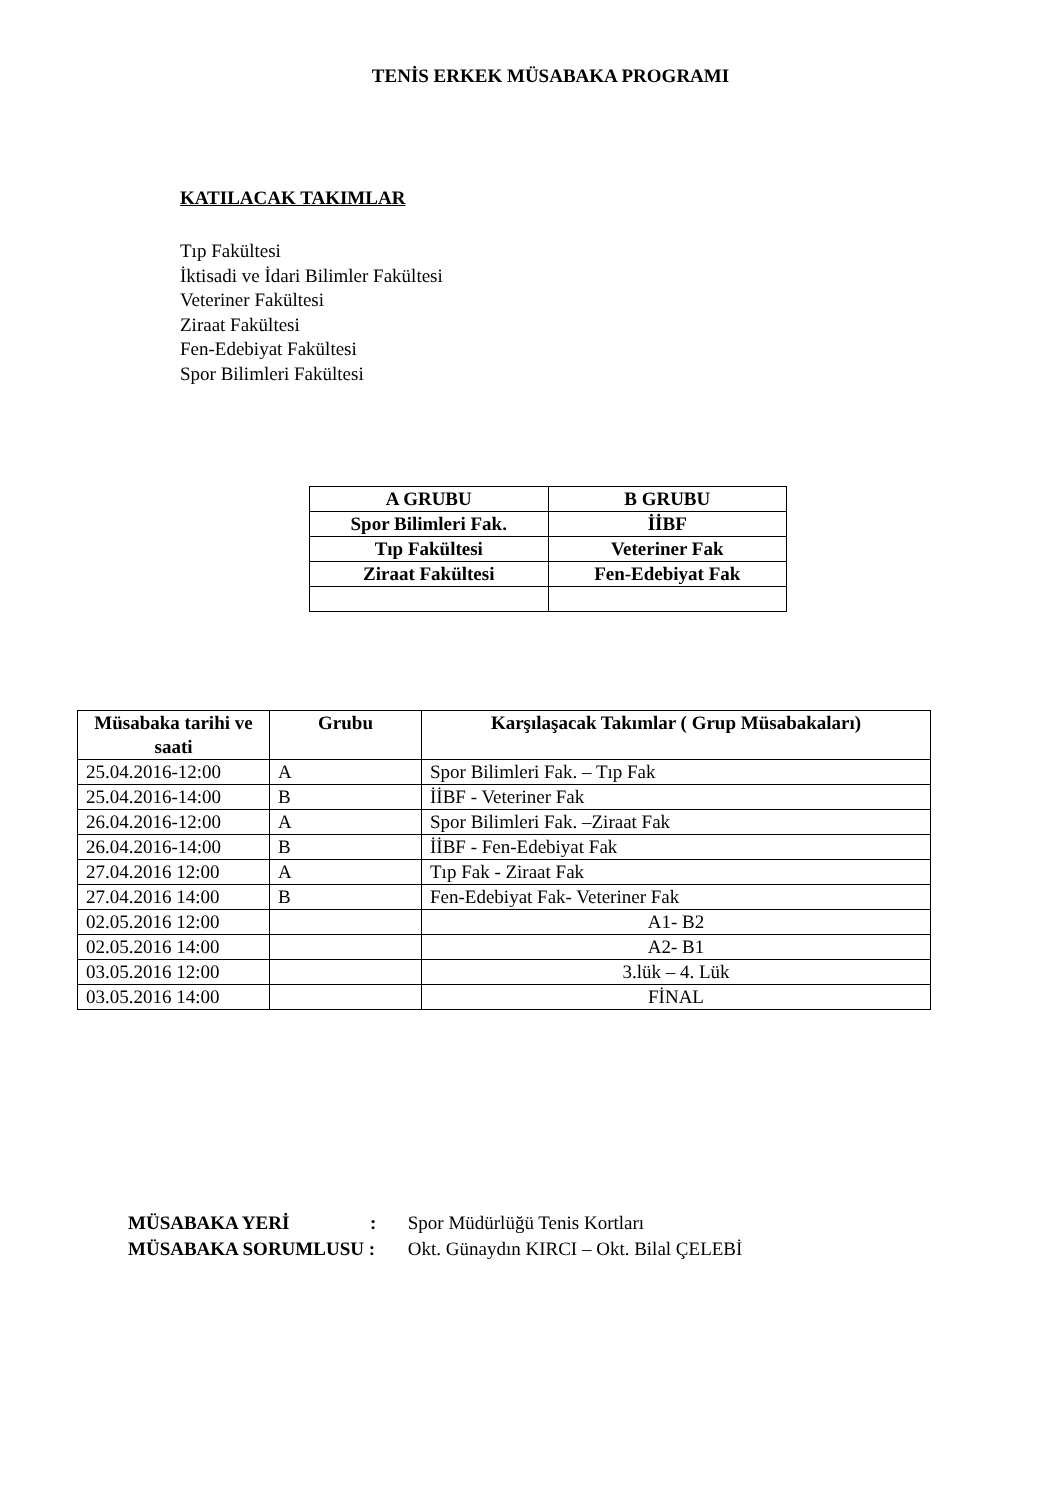TENİS ERKEK MÜSABAKA PROGRAMI
KATILACAK TAKIMLAR
Tıp Fakültesi
İktisadi ve İdari Bilimler Fakültesi
Veteriner Fakültesi
Ziraat Fakültesi
Fen-Edebiyat Fakültesi
Spor Bilimleri Fakültesi
| A GRUBU | B GRUBU |
| --- | --- |
| Spor Bilimleri Fak. | İİBF |
| Tıp Fakültesi | Veteriner Fak |
| Ziraat Fakültesi | Fen-Edebiyat Fak |
| Müsabaka tarihi ve saati | Grubu | Karşılaşacak Takımlar ( Grup Müsabakaları) |
| --- | --- | --- |
| 25.04.2016-12:00 | A | Spor Bilimleri Fak. – Tıp Fak |
| 25.04.2016-14:00 | B | İİBF - Veteriner Fak |
| 26.04.2016-12:00 | A | Spor Bilimleri Fak. –Ziraat Fak |
| 26.04.2016-14:00 | B | İİBF - Fen-Edebiyat Fak |
| 27.04.2016 12:00 | A | Tıp Fak - Ziraat Fak |
| 27.04.2016 14:00 | B | Fen-Edebiyat Fak- Veteriner Fak |
| 02.05.2016 12:00 | | A1- B2 |
| 02.05.2016 14:00 | | A2- B1 |
| 03.05.2016 12:00 | | 3.lük – 4. Lük |
| 03.05.2016 14:00 | | FİNAL |
MÜSABAKA YERİ : Spor Müdürlüğü Tenis Kortları
MÜSABAKA SORUMLUSU : Okt. Günaydın KIRCI – Okt. Bilal ÇELEBİ